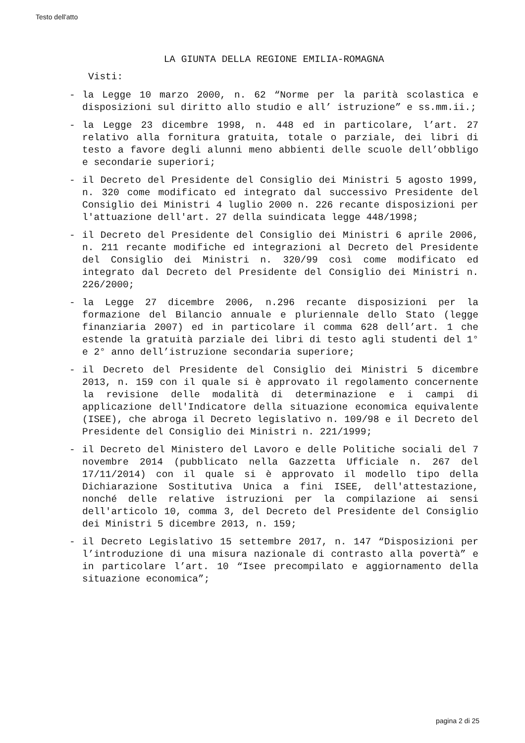Testo dell'atto
LA GIUNTA DELLA REGIONE EMILIA-ROMAGNA
Visti:
- la Legge 10 marzo 2000, n. 62 “Norme per la parità scolastica e disposizioni sul diritto allo studio e all’ istruzione” e ss.mm.ii.;
- la Legge 23 dicembre 1998, n. 448 ed in particolare, l’art. 27 relativo alla fornitura gratuita, totale o parziale, dei libri di testo a favore degli alunni meno abbienti delle scuole dell’obbligo e secondarie superiori;
- il Decreto del Presidente del Consiglio dei Ministri 5 agosto 1999, n. 320 come modificato ed integrato dal successivo Presidente del Consiglio dei Ministri 4 luglio 2000 n. 226 recante disposizioni per l'attuazione dell'art. 27 della suindicata legge 448/1998;
- il Decreto del Presidente del Consiglio dei Ministri 6 aprile 2006, n. 211 recante modifiche ed integrazioni al Decreto del Presidente del Consiglio dei Ministri n. 320/99 così come modificato ed integrato dal Decreto del Presidente del Consiglio dei Ministri n. 226/2000;
- la Legge 27 dicembre 2006, n.296 recante disposizioni per la formazione del Bilancio annuale e pluriennale dello Stato (legge finanziaria 2007) ed in particolare il comma 628 dell’art. 1 che estende la gratuità parziale dei libri di testo agli studenti del 1° e 2° anno dell’istruzione secondaria superiore;
- il Decreto del Presidente del Consiglio dei Ministri 5 dicembre 2013, n. 159 con il quale si è approvato il regolamento concernente la revisione delle modalità di determinazione e i campi di applicazione dell'Indicatore della situazione economica equivalente (ISEE), che abroga il Decreto legislativo n. 109/98 e il Decreto del Presidente del Consiglio dei Ministri n. 221/1999;
- il Decreto del Ministero del Lavoro e delle Politiche sociali del 7 novembre 2014 (pubblicato nella Gazzetta Ufficiale n. 267 del 17/11/2014) con il quale si è approvato il modello tipo della Dichiarazione Sostitutiva Unica a fini ISEE, dell'attestazione, nonché delle relative istruzioni per la compilazione ai sensi dell'articolo 10, comma 3, del Decreto del Presidente del Consiglio dei Ministri 5 dicembre 2013, n. 159;
- il Decreto Legislativo 15 settembre 2017, n. 147 “Disposizioni per l’introduzione di una misura nazionale di contrasto alla povertà” e in particolare l’art. 10 “Isee precompilato e aggiornamento della situazione economica”;
pagina 2 di 25